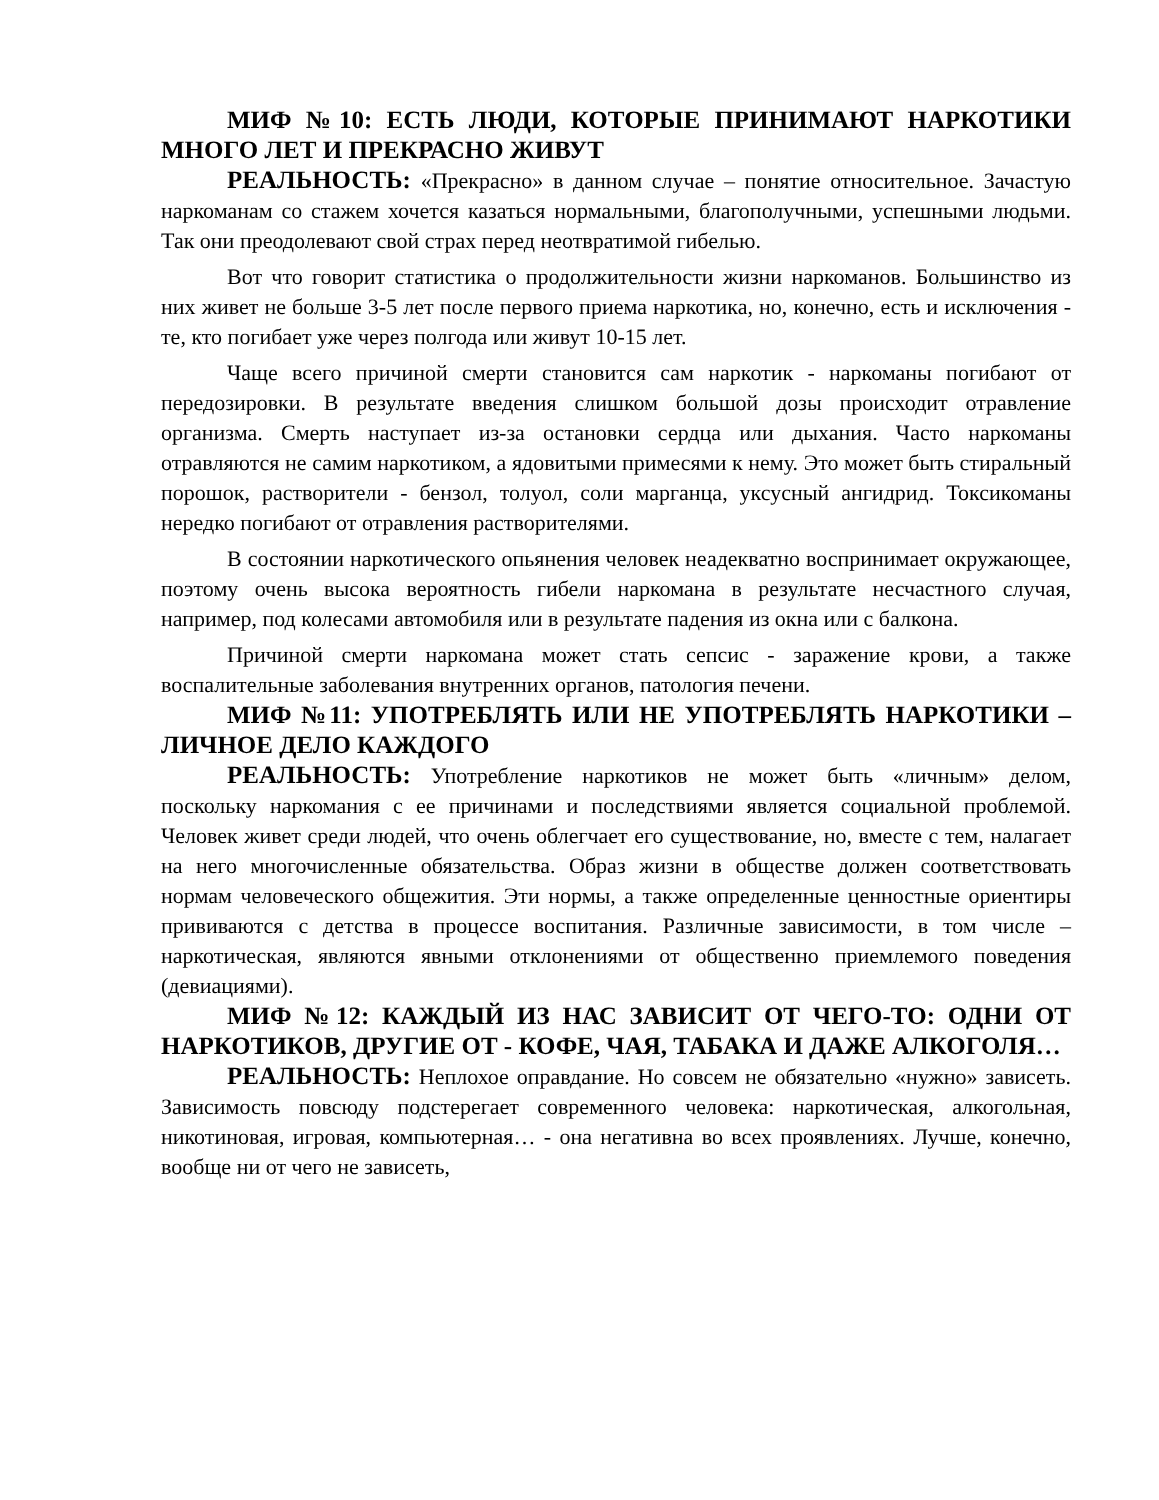МИФ №10: ЕСТЬ ЛЮДИ, КОТОРЫЕ ПРИНИМАЮТ НАРКОТИКИ МНОГО ЛЕТ И ПРЕКРАСНО ЖИВУТ
РЕАЛЬНОСТЬ: «Прекрасно» в данном случае – понятие относительное. Зачастую наркоманам со стажем хочется казаться нормальными, благополучными, успешными людьми. Так они преодолевают свой страх перед неотвратимой гибелью.
Вот что говорит статистика о продолжительности жизни наркоманов. Большинство из них живет не больше 3-5 лет после первого приема наркотика, но, конечно, есть и исключения - те, кто погибает уже через полгода или живут 10-15 лет.
Чаще всего причиной смерти становится сам наркотик - наркоманы погибают от передозировки. В результате введения слишком большой дозы происходит отравление организма. Смерть наступает из-за остановки сердца или дыхания. Часто наркоманы отравляются не самим наркотиком, а ядовитыми примесями к нему. Это может быть стиральный порошок, растворители - бензол, толуол, соли марганца, уксусный ангидрид. Токсикоманы нередко погибают от отравления растворителями.
В состоянии наркотического опьянения человек неадекватно воспринимает окружающее, поэтому очень высока вероятность гибели наркомана в результате несчастного случая, например, под колесами автомобиля или в результате падения из окна или с балкона.
Причиной смерти наркомана может стать сепсис - заражение крови, а также воспалительные заболевания внутренних органов, патология печени.
МИФ №11: УПОТРЕБЛЯТЬ ИЛИ НЕ УПОТРЕБЛЯТЬ НАРКОТИКИ – ЛИЧНОЕ ДЕЛО КАЖДОГО
РЕАЛЬНОСТЬ: Употребление наркотиков не может быть «личным» делом, поскольку наркомания с ее причинами и последствиями является социальной проблемой. Человек живет среди людей, что очень облегчает его существование, но, вместе с тем, налагает на него многочисленные обязательства. Образ жизни в обществе должен соответствовать нормам человеческого общежития. Эти нормы, а также определенные ценностные ориентиры прививаются с детства в процессе воспитания. Различные зависимости, в том числе – наркотическая, являются явными отклонениями от общественно приемлемого поведения (девиациями).
МИФ №12: КАЖДЫЙ ИЗ НАС ЗАВИСИТ ОТ ЧЕГО-ТО: ОДНИ ОТ НАРКОТИКОВ, ДРУГИЕ ОТ - КОФЕ, ЧАЯ, ТАБАКА И ДАЖЕ АЛКОГОЛЯ…
РЕАЛЬНОСТЬ: Неплохое оправдание. Но совсем не обязательно «нужно» зависеть. Зависимость повсюду подстерегает современного человека: наркотическая, алкогольная, никотиновая, игровая, компьютерная… - она негативна во всех проявлениях. Лучше, конечно, вообще ни от чего не зависеть,